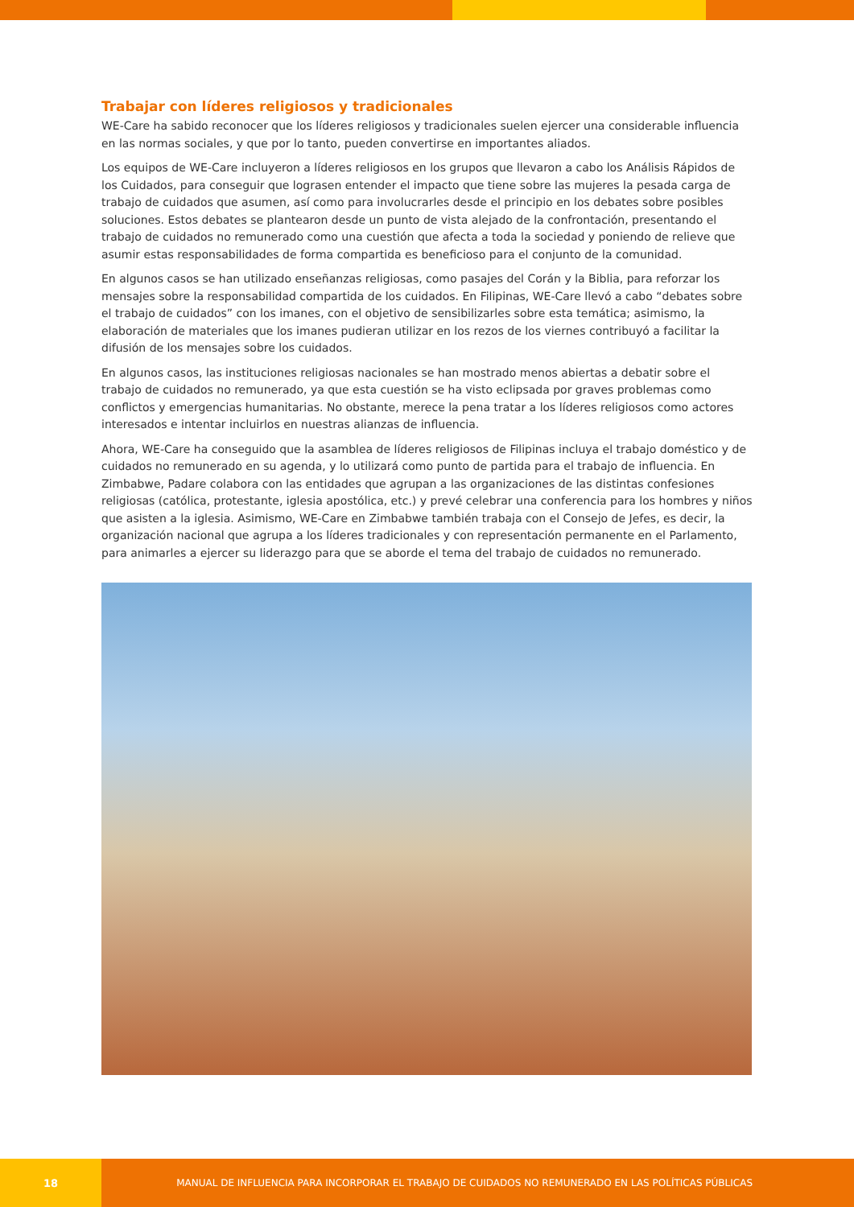Trabajar con líderes religiosos y tradicionales
WE-Care ha sabido reconocer que los líderes religiosos y tradicionales suelen ejercer una considerable influencia en las normas sociales, y que por lo tanto, pueden convertirse en importantes aliados.
Los equipos de WE-Care incluyeron a líderes religiosos en los grupos que llevaron a cabo los Análisis Rápidos de los Cuidados, para conseguir que lograsen entender el impacto que tiene sobre las mujeres la pesada carga de trabajo de cuidados que asumen, así como para involucrarles desde el principio en los debates sobre posibles soluciones. Estos debates se plantearon desde un punto de vista alejado de la confrontación, presentando el trabajo de cuidados no remunerado como una cuestión que afecta a toda la sociedad y poniendo de relieve que asumir estas responsabilidades de forma compartida es beneficioso para el conjunto de la comunidad.
En algunos casos se han utilizado enseñanzas religiosas, como pasajes del Corán y la Biblia, para reforzar los mensajes sobre la responsabilidad compartida de los cuidados. En Filipinas, WE-Care llevó a cabo “debates sobre el trabajo de cuidados” con los imanes, con el objetivo de sensibilizarles sobre esta temática; asimismo, la elaboración de materiales que los imanes pudieran utilizar en los rezos de los viernes contribuyó a facilitar la difusión de los mensajes sobre los cuidados.
En algunos casos, las instituciones religiosas nacionales se han mostrado menos abiertas a debatir sobre el trabajo de cuidados no remunerado, ya que esta cuestión se ha visto eclipsada por graves problemas como conflictos y emergencias humanitarias. No obstante, merece la pena tratar a los líderes religiosos como actores interesados e intentar incluirlos en nuestras alianzas de influencia.
Ahora, WE-Care ha conseguido que la asamblea de líderes religiosos de Filipinas incluya el trabajo doméstico y de cuidados no remunerado en su agenda, y lo utilizará como punto de partida para el trabajo de influencia. En Zimbabwe, Padare colabora con las entidades que agrupan a las organizaciones de las distintas confesiones religiosas (católica, protestante, iglesia apostólica, etc.) y prevé celebrar una conferencia para los hombres y niños que asisten a la iglesia. Asimismo, WE-Care en Zimbabwe también trabaja con el Consejo de Jefes, es decir, la organización nacional que agrupa a los líderes tradicionales y con representación permanente en el Parlamento, para animarles a ejercer su liderazgo para que se aborde el tema del trabajo de cuidados no remunerado.
18
MANUAL DE INFLUENCIA PARA INCORPORAR EL TRABAJO DE CUIDADOS NO REMUNERADO EN LAS POLÍTICAS PÚBLICAS